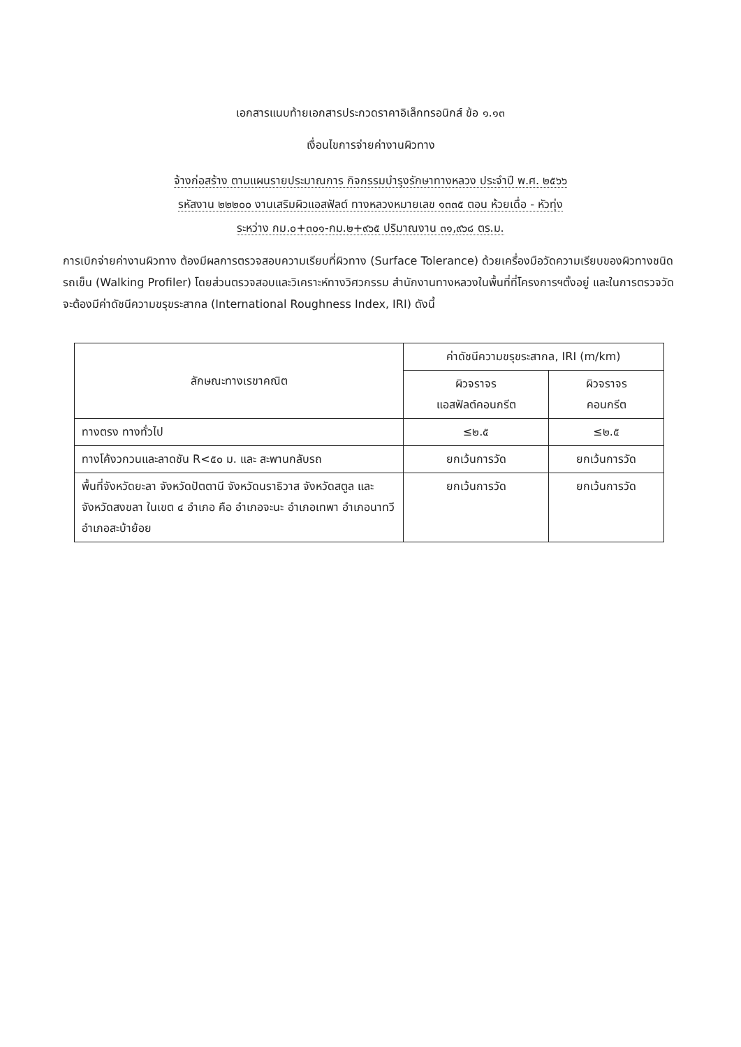เอกสารแนบท้ายเอกสารประกวดราคาอิเล็กทรอนิกส์ ข้อ ๑.๑๓
เงื่อนไขการจ่ายค่างานผิวทาง
จ้างก่อสร้าง ตามแผนรายประมาณการ กิจกรรมบำรุงรักษาทางหลวง ประจำปี พ.ศ. ๒๕๖๖
รหัสงาน ๒๒๒๐๐ งานเสริมผิวแอสฟัลต์ ทางหลวงหมายเลข ๑๓๓๕ ตอน ห้วยเดื่อ - หัวทุ่ง
ระหว่าง กม.๐+๓๐๑-กม.๒+๙๖๕ ปริมาณงาน ๓๑,๙๖๘ ตร.ม.
การเบิกจ่ายค่างานผิวทาง ต้องมีผลการตรวจสอบความเรียบที่ผิวทาง (Surface Tolerance) ด้วยเครื่องมือวัดความเรียบของผิวทางชนิดรถเข็น (Walking Profiler) โดยส่วนตรวจสอบและวิเคราะห์ทางวิศวกรรม สำนักงานทางหลวงในพื้นที่ที่โครงการฯตั้งอยู่ และในการตรวจวัดจะต้องมีค่าดัชนีความขรุขระสากล (International Roughness Index, IRI) ดังนี้
| ลักษณะทางเรขาคณิต | ค่าดัชนีความขรุขระสากล, IRI (m/km) | |
| --- | --- | --- |
| | ผิวจราจร แอสฟัลต์คอนกรีต | ผิวจราจร คอนกรีต |
| ทางตรง ทางทั่วไป | ≤๒.๕ | ≤๒.๕ |
| ทางโค้งวกวนและลาดชัน R<๕๐ ม. และ สะพานกลับรถ | ยกเว้นการวัด | ยกเว้นการวัด |
| พื้นที่จังหวัดยะลา จังหวัดปัตตานี จังหวัดนราธิวาส จังหวัดสตูล และจังหวัดสงขลา ในเขต ๔ อำเภอ คือ อำเภอจะนะ อำเภอเทพา อำเภอนาทวี อำเภอสะบ้าย้อย | ยกเว้นการวัด | ยกเว้นการวัด |